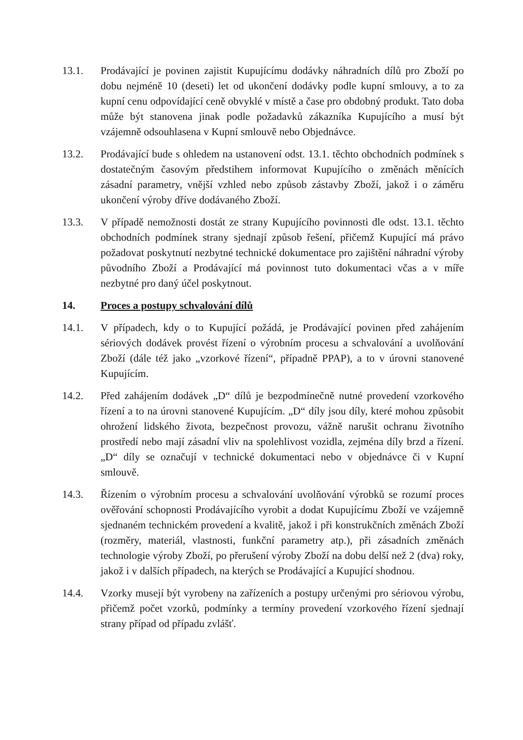13.1. Prodávající je povinen zajistit Kupujícímu dodávky náhradních dílů pro Zboží po dobu nejméně 10 (deseti) let od ukončení dodávky podle kupní smlouvy, a to za kupní cenu odpovídající ceně obvyklé v místě a čase pro obdobný produkt. Tato doba může být stanovena jinak podle požadavků zákazníka Kupujícího a musí být vzájemně odsouhlasena v Kupní smlouvě nebo Objednávce.
13.2. Prodávající bude s ohledem na ustanovení odst. 13.1. těchto obchodních podmínek s dostatečným časovým předstihem informovat Kupujícího o změnách měnících zásadní parametry, vnější vzhled nebo způsob zástavby Zboží, jakož i o záměru ukončení výroby dříve dodávaného Zboží.
13.3. V případě nemožnosti dostát ze strany Kupujícího povinnosti dle odst. 13.1. těchto obchodních podmínek strany sjednají způsob řešení, přičemž Kupující má právo požadovat poskytnutí nezbytné technické dokumentace pro zajištění náhradní výroby původního Zboží a Prodávající má povinnost tuto dokumentaci včas a v míře nezbytné pro daný účel poskytnout.
14. Proces a postupy schvalování dílů
14.1. V případech, kdy o to Kupující požádá, je Prodávající povinen před zahájením sériových dodávek provést řízení o výrobním procesu a schvalování a uvolňování Zboží (dále též jako „vzorkové řízení“, případně PPAP), a to v úrovni stanovené Kupujícím.
14.2. Před zahájením dodávek „D“ dílů je bezpodmínečně nutné provedení vzorkového řízení a to na úrovni stanovené Kupujícím. „D“ díly jsou díly, které mohou způsobit ohrožení lidského života, bezpečnost provozu, vážně narušit ochranu životního prostředí nebo mají zásadní vliv na spolehlivost vozidla, zejména díly brzd a řízení. „D“ díly se označují v technické dokumentaci nebo v objednávce či v Kupní smlouvě.
14.3. Řízením o výrobním procesu a schvalování uvolňování výrobků se rozumí proces ověřování schopnosti Prodávajícího vyrobit a dodat Kupujícímu Zboží ve vzájemně sjednaném technickém provedení a kvalitě, jakož i při konstrukčních změnách Zboží (rozměry, materiál, vlastnosti, funkční parametry atp.), při zásadních změnách technologie výroby Zboží, po přerušení výroby Zboží na dobu delší než 2 (dva) roky, jakož i v dalších případech, na kterých se Prodávající a Kupující shodnou.
14.4. Vzorky musejí být vyrobeny na zařízeních a postupy určenými pro sériovou výrobu, přičemž počet vzorků, podmínky a termíny provedení vzorkového řízení sjednají strany případ od případu zvlášť.